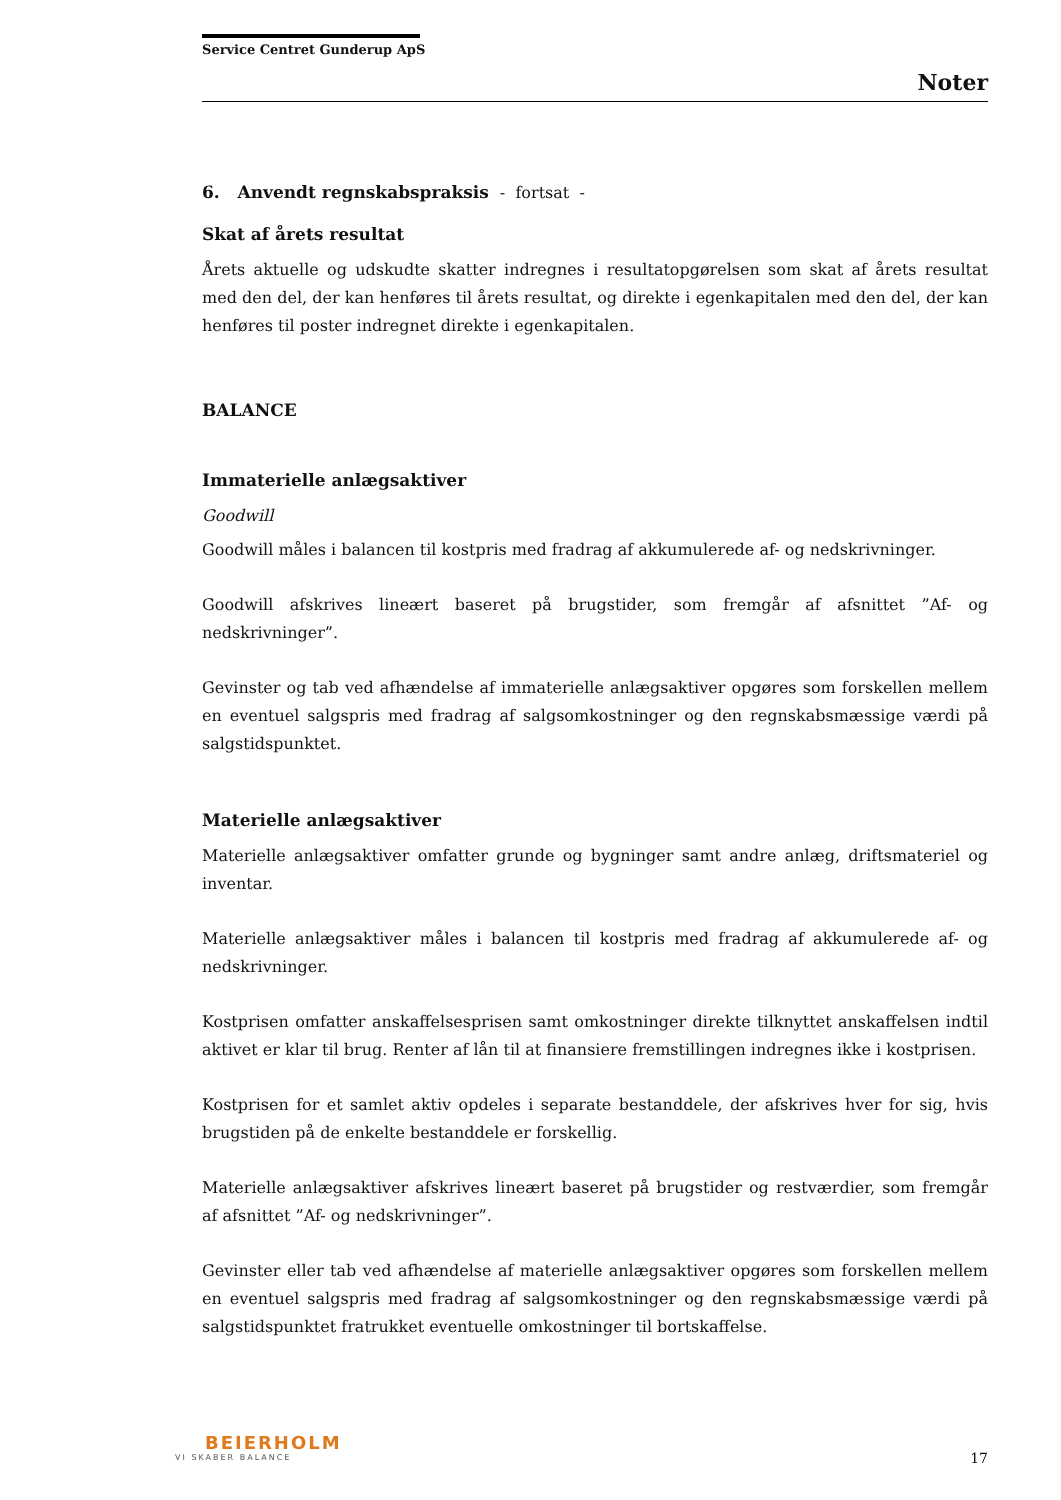Service Centret Gunderup ApS
Noter
6. Anvendt regnskabspraksis - fortsat -
Skat af årets resultat
Årets aktuelle og udskudte skatter indregnes i resultatopgørelsen som skat af årets resultat med den del, der kan henføres til årets resultat, og direkte i egenkapitalen med den del, der kan henføres til poster indregnet direkte i egenkapitalen.
BALANCE
Immaterielle anlægsaktiver
Goodwill
Goodwill måles i balancen til kostpris med fradrag af akkumulerede af- og nedskrivninger.
Goodwill afskrives lineært baseret på brugstider, som fremgår af afsnittet ”Af- og nedskrivninger”.
Gevinster og tab ved afhændelse af immaterielle anlægsaktiver opgøres som forskellen mellem en eventuel salgspris med fradrag af salgsomkostninger og den regnskabsmæssige værdi på salgstidspunktet.
Materielle anlægsaktiver
Materielle anlægsaktiver omfatter grunde og bygninger samt andre anlæg, driftsmateriel og inventar.
Materielle anlægsaktiver måles i balancen til kostpris med fradrag af akkumulerede af- og nedskrivninger.
Kostprisen omfatter anskaffelsesprisen samt omkostninger direkte tilknyttet anskaffelsen indtil aktivet er klar til brug. Renter af lån til at finansiere fremstillingen indregnes ikke i kostprisen.
Kostprisen for et samlet aktiv opdeles i separate bestanddele, der afskrives hver for sig, hvis brugstiden på de enkelte bestanddele er forskellig.
Materielle anlægsaktiver afskrives lineært baseret på brugstider og restværdier, som fremgår af afsnittet ”Af- og nedskrivninger”.
Gevinster eller tab ved afhændelse af materielle anlægsaktiver opgøres som forskellen mellem en eventuel salgspris med fradrag af salgsomkostninger og den regnskabsmæssige værdi på salgstidspunktet fratrukket eventuelle omkostninger til bortskaffelse.
BEIERHOLM
VI SKABER BALANCE
17